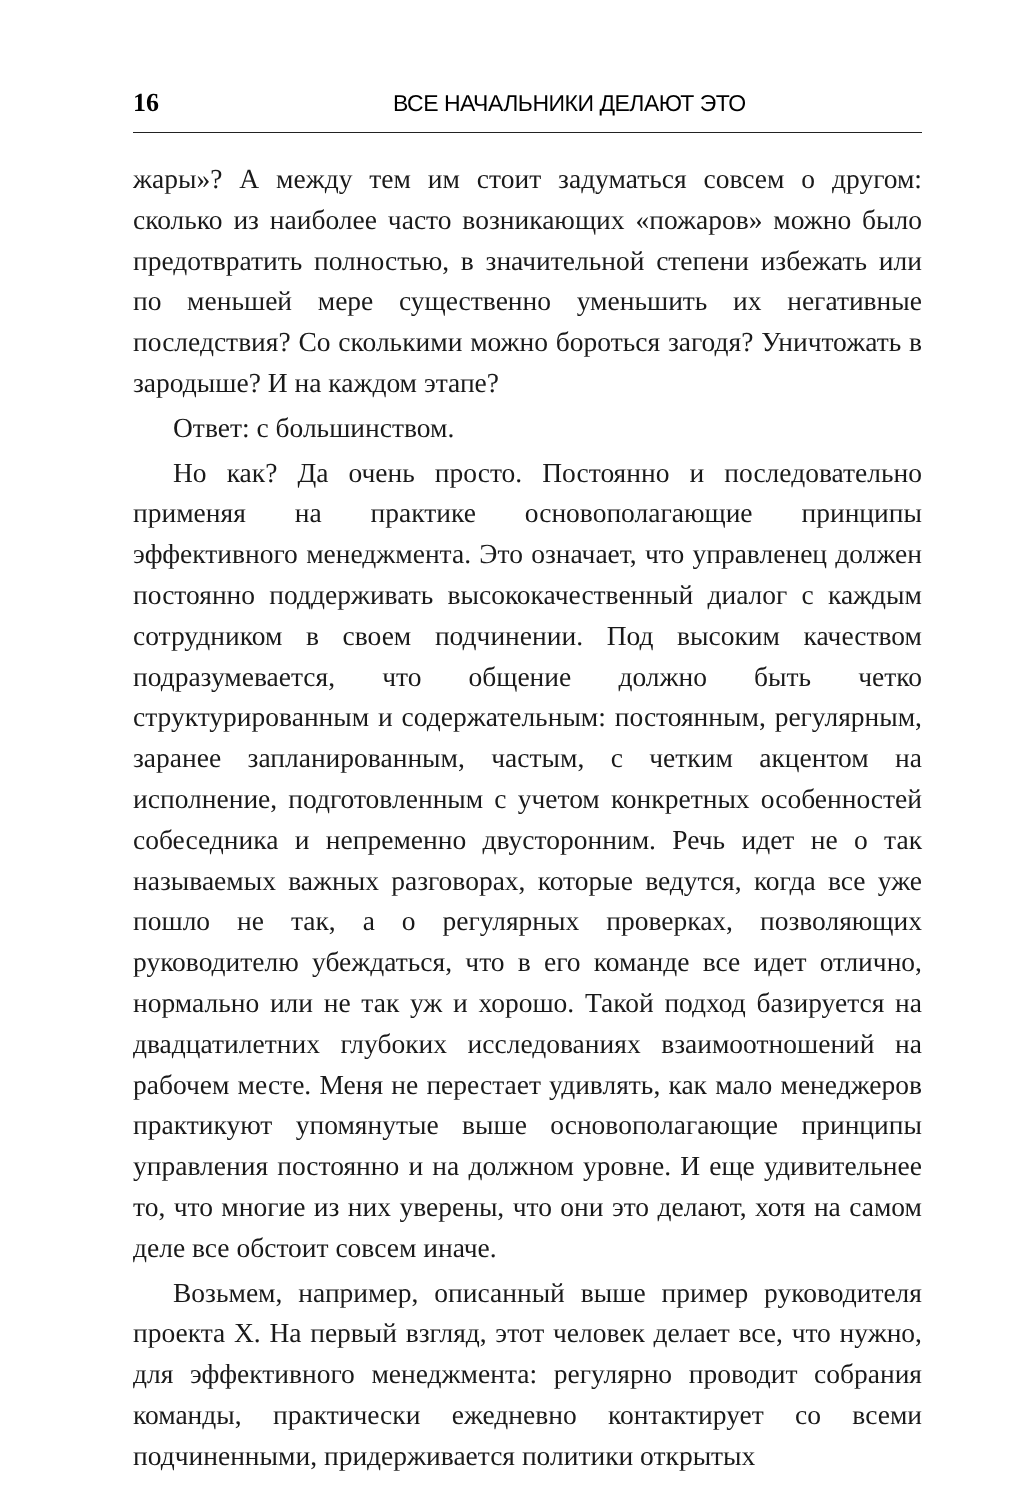16 ВСЕ НАЧАЛЬНИКИ ДЕЛАЮТ ЭТО
жары»? А между тем им стоит задуматься совсем о другом: сколько из наиболее часто возникающих «пожаров» можно было предотвратить полностью, в значительной степени избежать или по меньшей мере существенно уменьшить их негативные последствия? Со сколькими можно бороться загодя? Уничтожать в зародыше? И на каждом этапе?
Ответ: с большинством.
Но как? Да очень просто. Постоянно и последовательно применяя на практике основополагающие принципы эффективного менеджмента. Это означает, что управленец должен постоянно поддерживать высококачественный диалог с каждым сотрудником в своем подчинении. Под высоким качеством подразумевается, что общение должно быть четко структурированным и содержательным: постоянным, регулярным, заранее запланированным, частым, с четким акцентом на исполнение, подготовленным с учетом конкретных особенностей собеседника и непременно двусторонним. Речь идет не о так называемых важных разговорах, которые ведутся, когда все уже пошло не так, а о регулярных проверках, позволяющих руководителю убеждаться, что в его команде все идет отлично, нормально или не так уж и хорошо. Такой подход базируется на двадцатилетних глубоких исследованиях взаимоотношений на рабочем месте. Меня не перестает удивлять, как мало менеджеров практикуют упомянутые выше основополагающие принципы управления постоянно и на должном уровне. И еще удивительнее то, что многие из них уверены, что они это делают, хотя на самом деле все обстоит совсем иначе.
Возьмем, например, описанный выше пример руководителя проекта X. На первый взгляд, этот человек делает все, что нужно, для эффективного менеджмента: регулярно проводит собрания команды, практически ежедневно контактирует со всеми подчиненными, придерживается политики открытых